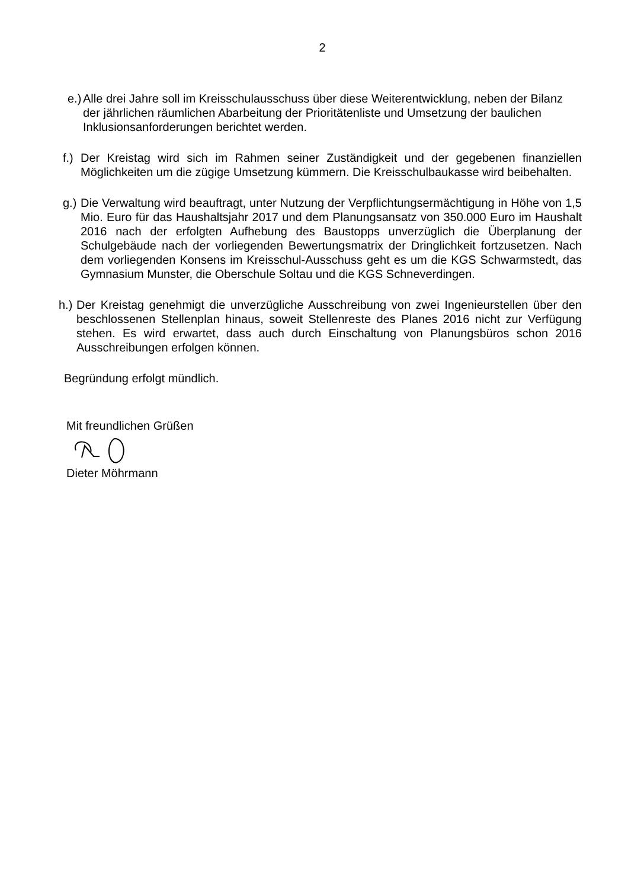2
e.)
Alle drei Jahre soll im Kreisschulausschuss über diese Weiterentwicklung, neben der Bilanz der jährlichen räumlichen Abarbeitung der Prioritätenliste und Umsetzung der baulichen Inklusionsanforderungen berichtet werden.
f.)
Der Kreistag wird sich im Rahmen seiner Zuständigkeit und der gegebenen finanziellen Möglichkeiten um die zügige Umsetzung kümmern. Die Kreisschulbaukasse wird beibehalten.
g.)
Die Verwaltung wird beauftragt, unter Nutzung der Verpflichtungsermächtigung in Höhe von 1,5 Mio. Euro für das Haushaltsjahr 2017 und dem Planungsansatz von 350.000 Euro im Haushalt 2016 nach der erfolgten Aufhebung des Baustopps unverzüglich die Überplanung der Schulgebäude nach der vorliegenden Bewertungsmatrix der Dringlichkeit fortzusetzen. Nach dem vorliegenden Konsens im Kreisschul-Ausschuss geht es um die KGS Schwarmstedt, das Gymnasium Munster, die Oberschule Soltau und die KGS Schneverdingen.
h.)
Der Kreistag genehmigt die unverzügliche Ausschreibung von zwei Ingenieurstellen über den beschlossenen Stellenplan hinaus, soweit Stellenreste des Planes 2016 nicht zur Verfügung stehen. Es wird erwartet, dass auch durch Einschaltung von Planungsbüros schon 2016 Ausschreibungen erfolgen können.
Begründung erfolgt mündlich.
Mit freundlichen Grüßen
Dieter Möhrmann